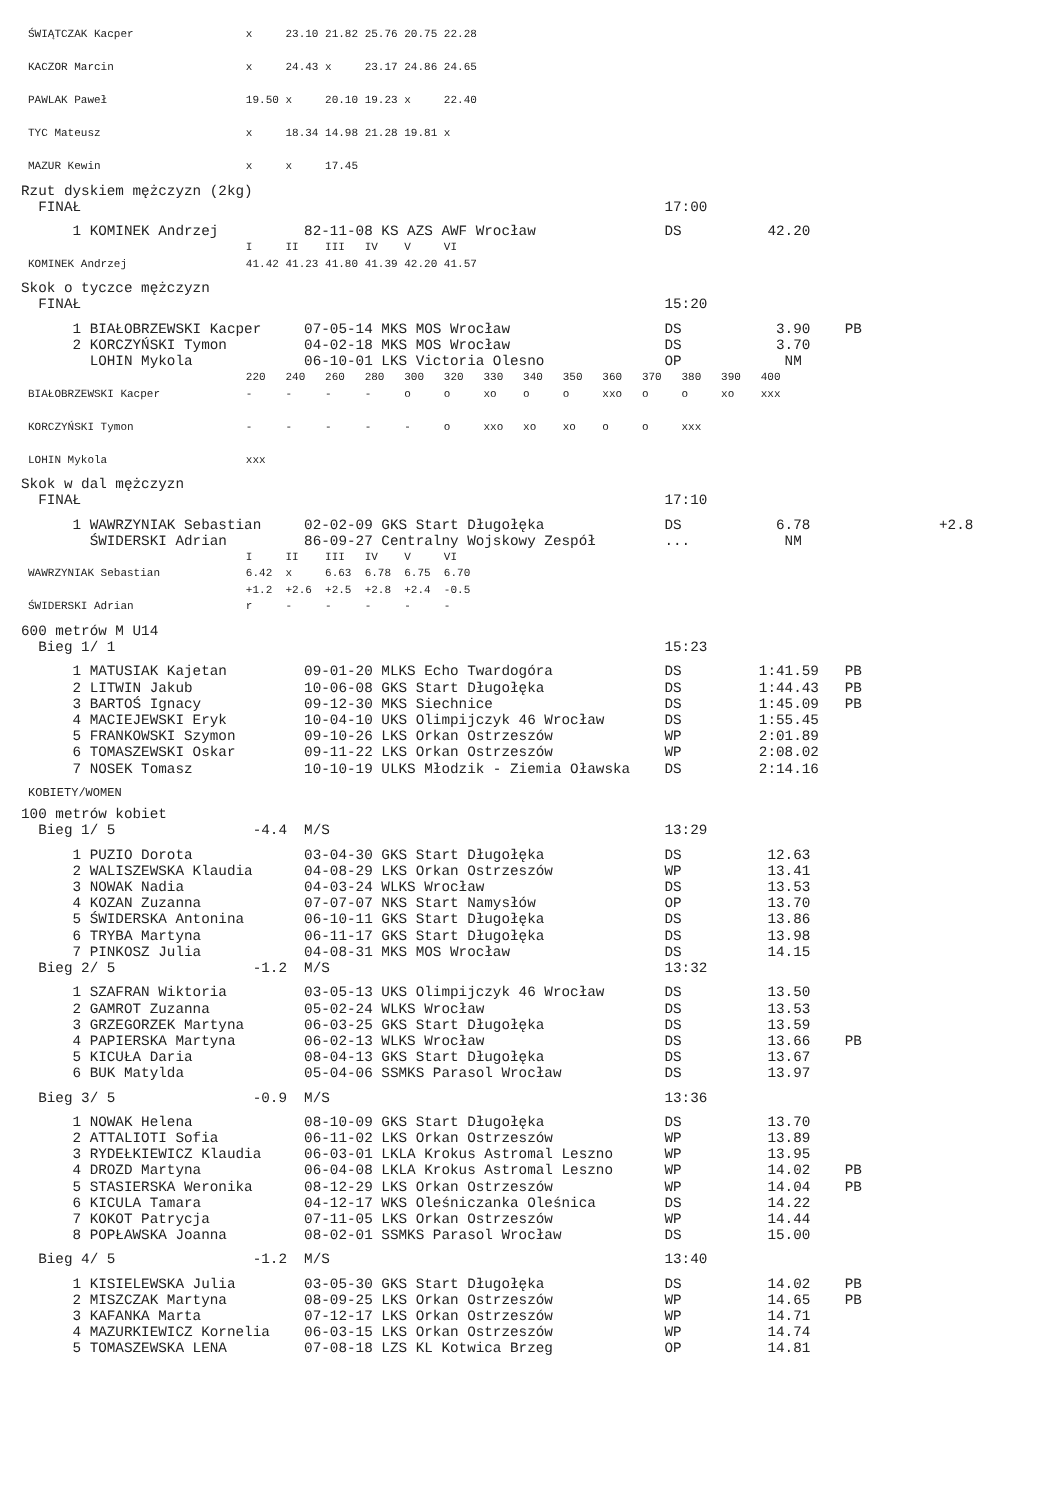ŚWIĄTCZAK Kacper                 x     23.10 21.82 25.76 20.75 22.28

KACZOR Marcin                    x     24.43 x     23.17 24.86 24.65

PAWLAK Paweł                     19.50 x     20.10 19.23 x     22.40

TYC Mateusz                      x     18.34 14.98 21.28 19.81 x

MAZUR Kewin                      x     x     17.45
Rzut dyskiem mężczyzn (2kg)
  FINAŁ                                                                    17:00
      1 KOMINEK Andrzej          82-11-08 KS AZS AWF Wrocław               DS          42.20
                                 I     II    III   IV    V     VI
KOMINEK Andrzej                  41.42 41.23 41.80 41.39 42.20 41.57
Skok o tyczce mężczyzn
  FINAŁ                                                                    15:20
      1 BIAŁOBRZEWSKI Kacper     07-05-14 MKS MOS Wrocław                  DS           3.90    PB
      2 KORCZYŃSKI Tymon         04-02-18 MKS MOS Wrocław                  DS           3.70
        LOHIN Mykola             06-10-01 LKS Victoria Olesno              OP            NM
                                 220   240   260   280   300   320   330   340   350   360   370   380   390   400
BIAŁOBRZEWSKI Kacper             -     -     -     -     o     o     xo    o     o     xxo   o     o     xo    xxx

KORCZYŃSKI Tymon                 -     -     -     -     -     o     xxo   xo    xo    o     o     xxx

LOHIN Mykola                     xxx
Skok w dal mężczyzn
  FINAŁ                                                                    17:10
      1 WAWRZYNIAK Sebastian     02-02-09 GKS Start Długołęka              DS           6.78               +2.8
        ŚWIDERSKI Adrian         86-09-27 Centralny Wojskowy Zespół        ...           NM
                                 I     II    III   IV    V     VI
WAWRZYNIAK Sebastian             6.42  x     6.63  6.78  6.75  6.70
                                 +1.2  +2.6  +2.5  +2.8  +2.4  -0.5
ŚWIDERSKI Adrian                 r     -     -     -     -     -
600 metrów M U14
  Bieg 1/ 1                                                                15:23
      1 MATUSIAK Kajetan         09-01-20 MLKS Echo Twardogóra             DS         1:41.59   PB
      2 LITWIN Jakub             10-06-08 GKS Start Długołęka              DS         1:44.43   PB
      3 BARTOŚ Ignacy            09-12-30 MKS Siechnice                    DS         1:45.09   PB
      4 MACIEJEWSKI Eryk         10-04-10 UKS Olimpijczyk 46 Wrocław       DS         1:55.45
      5 FRANKOWSKI Szymon        09-10-26 LKS Orkan Ostrzeszów             WP         2:01.89
      6 TOMASZEWSKI Oskar        09-11-22 LKS Orkan Ostrzeszów             WP         2:08.02
      7 NOSEK Tomasz             10-10-19 ULKS Młodzik - Ziemia Oławska    DS         2:14.16
KOBIETY/WOMEN
100 metrów kobiet
  Bieg 1/ 5                -4.4  M/S                                       13:29
      1 PUZIO Dorota             03-04-30 GKS Start Długołęka              DS          12.63
      2 WALISZEWSKA Klaudia      04-08-29 LKS Orkan Ostrzeszów             WP          13.41
      3 NOWAK Nadia              04-03-24 WLKS Wrocław                     DS          13.53
      4 KOZAN Zuzanna            07-07-07 NKS Start Namysłów               OP          13.70
      5 ŚWIDERSKA Antonina       06-10-11 GKS Start Długołęka              DS          13.86
      6 TRYBA Martyna            06-11-17 GKS Start Długołęka              DS          13.98
      7 PINKOSZ Julia            04-08-31 MKS MOS Wrocław                  DS          14.15
  Bieg 2/ 5                -1.2  M/S                                       13:32
      1 SZAFRAN Wiktoria         03-05-13 UKS Olimpijczyk 46 Wrocław       DS          13.50
      2 GAMROT Zuzanna           05-02-24 WLKS Wrocław                     DS          13.53
      3 GRZEGORZEK Martyna       06-03-25 GKS Start Długołęka              DS          13.59
      4 PAPIERSKA Martyna        06-02-13 WLKS Wrocław                     DS          13.66    PB
      5 KICUŁA Daria             08-04-13 GKS Start Długołęka              DS          13.67
      6 BUK Matylda              05-04-06 SSMKS Parasol Wrocław            DS          13.97
  Bieg 3/ 5                -0.9  M/S                                       13:36
      1 NOWAK Helena             08-10-09 GKS Start Długołęka              DS          13.70
      2 ATTALIOTI Sofia          06-11-02 LKS Orkan Ostrzeszów             WP          13.89
      3 RYDEŁKIEWICZ Klaudia     06-03-01 LKLA Krokus Astromal Leszno      WP          13.95
      4 DROZD Martyna            06-04-08 LKLA Krokus Astromal Leszno      WP          14.02    PB
      5 STASIERSKA Weronika      08-12-29 LKS Orkan Ostrzeszów             WP          14.04    PB
      6 KICULA Tamara            04-12-17 WKS Oleśniczanka Oleśnica        DS          14.22
      7 KOKOT Patrycja           07-11-05 LKS Orkan Ostrzeszów             WP          14.44
      8 POPŁAWSKA Joanna         08-02-01 SSMKS Parasol Wrocław            DS          15.00
  Bieg 4/ 5                -1.2  M/S                                       13:40
      1 KISIELEWSKA Julia        03-05-30 GKS Start Długołęka              DS          14.02    PB
      2 MISZCZAK Martyna         08-09-25 LKS Orkan Ostrzeszów             WP          14.65    PB
      3 KAFANKA Marta            07-12-17 LKS Orkan Ostrzeszów             WP          14.71
      4 MAZURKIEWICZ Kornelia    06-03-15 LKS Orkan Ostrzeszów             WP          14.74
      5 TOMASZEWSKA LENA         07-08-18 LZS KL Kotwica Brzeg             OP          14.81